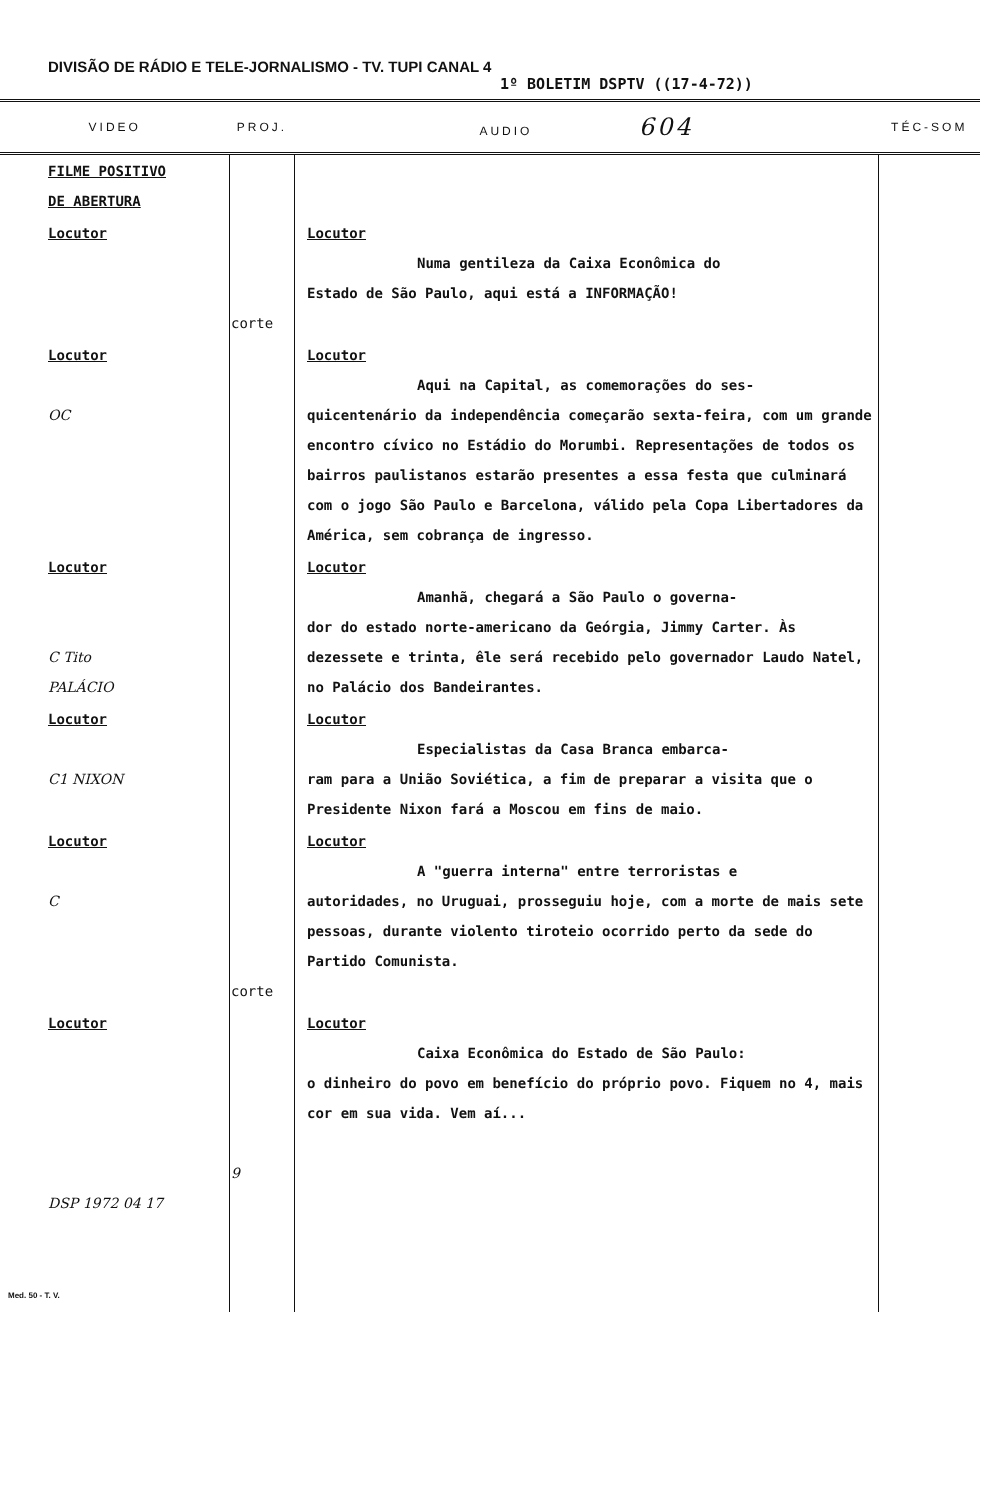DIVISÃO DE RÁDIO E TELE-JORNALISMO - TV. TUPI CANAL 4
1º BOLETIM DSPTV ((17-4-72))
| VIDEO | PROJ. | AUDIO 604 | TÉC-SOM |
| --- | --- | --- | --- |
| FILME POSITIVO DE ABERTURA | | | |
| Locutor | corte | Locutor Numa gentileza da Caixa Econômica do Estado de São Paulo, aqui está a INFORMAÇÃO! | |
| Locutor OC | | Locutor Aqui na Capital, as comemorações do ses- quicentenário da independência começarão sexta-feira, com um grande encontro cívico no Estádio do Morumbi. Representações de todos os bairros paulistanos estarão presentes a essa festa que culminará com o jogo São Paulo e Barcelona, válido pela Copa Libertadores da América, sem cobrança de ingresso. | |
| Locutor C Tito PALÁCIO | | Locutor Amanhã, chegará a São Paulo o governa- dor do estado norte-americano da Geórgia, Jimmy Carter. Às dezessete e trinta, êle será recebido pelo governador Laudo Natel, no Palácio dos Bandeirantes. | |
| Locutor C1 NIXON | | Locutor Especialistas da Casa Branca embarca- ram para a União Soviética, a fim de preparar a visita que o Presidente Nixon fará a Moscou em fins de maio. | |
| Locutor C | corte | Locutor A "guerra interna" entre terroristas e autoridades, no Uruguai, prosseguiu hoje, com a morte de mais sete pessoas, durante violento tiroteio ocorrido perto da sede do Partido Comunista. | |
| Locutor DSP 1972 04 17 Med. 50 - T. V. | 9 | Locutor Caixa Econômica do Estado de São Paulo: o dinheiro do povo em benefício do próprio povo. Fiquem no 4, mais cor em sua vida. Vem aí... | |